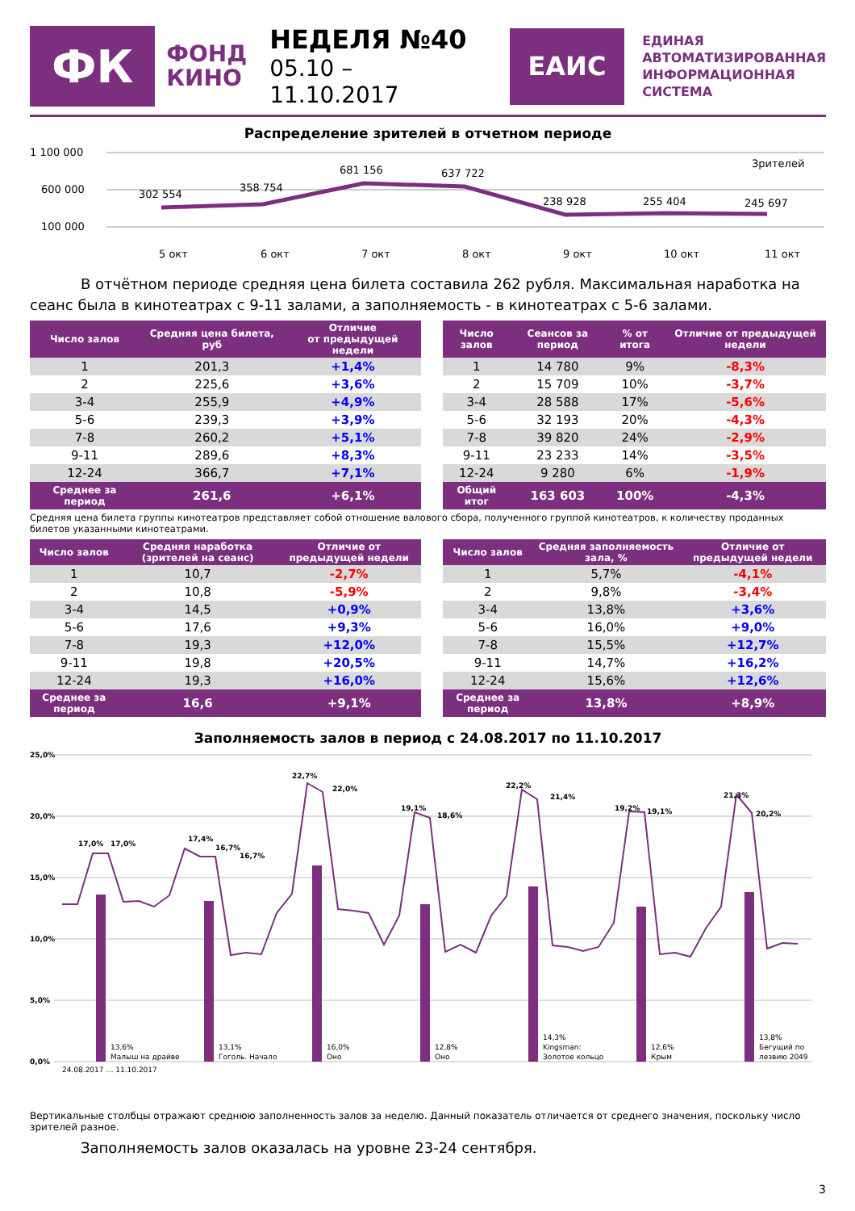ФК
ФОНД
КИНО
НЕДЕЛЯ №40
05.10 – 11.10.2017
ЕАИС
ЕДИНАЯ
АВТОМАТИЗИРОВАННАЯ
ИНФОРМАЦИОННАЯ
СИСТЕМА
Распределение зрителей в отчетном периоде
1 100 000
600 000
100 000
302 554
358 754
681 156
637 722
238 928
255 404
245 697
Зрителей
5 окт
6 окт
7 окт
8 окт
9 окт
10 окт
11 окт
В отчётном периоде средняя цена билета составила 262 рубля. Максимальная наработка на сеанс была в кинотеатрах с 9-11 залами, а заполняемость - в кинотеатрах с 5-6 залами.
| Число залов | Средняя цена билета, руб | Отличие от предыдущей недели |
| --- | --- | --- |
| 1 | 201,3 | +1,4% |
| 2 | 225,6 | +3,6% |
| 3-4 | 255,9 | +4,9% |
| 5-6 | 239,3 | +3,9% |
| 7-8 | 260,2 | +5,1% |
| 9-11 | 289,6 | +8,3% |
| 12-24 | 366,7 | +7,1% |
| Среднее за период | 261,6 | +6,1% |
| Число залов | Сеансов за период | % от итога | Отличие от предыдущей недели |
| --- | --- | --- | --- |
| 1 | 14 780 | 9% | -8,3% |
| 2 | 15 709 | 10% | -3,7% |
| 3-4 | 28 588 | 17% | -5,6% |
| 5-6 | 32 193 | 20% | -4,3% |
| 7-8 | 39 820 | 24% | -2,9% |
| 9-11 | 23 233 | 14% | -3,5% |
| 12-24 | 9 280 | 6% | -1,9% |
| Общий итог | 163 603 | 100% | -4,3% |
Средняя цена билета группы кинотеатров представляет собой отношение валового сбора, полученного группой кинотеатров, к количеству проданных билетов указанными кинотеатрами.
| Число залов | Средняя наработка (зрителей на сеанс) | Отличие от предыдущей недели |
| --- | --- | --- |
| 1 | 10,7 | -2,7% |
| 2 | 10,8 | -5,9% |
| 3-4 | 14,5 | +0,9% |
| 5-6 | 17,6 | +9,3% |
| 7-8 | 19,3 | +12,0% |
| 9-11 | 19,8 | +20,5% |
| 12-24 | 19,3 | +16,0% |
| Среднее за период | 16,6 | +9,1% |
| Число залов | Средняя заполняемость зала, % | Отличие от предыдущей недели |
| --- | --- | --- |
| 1 | 5,7% | -4,1% |
| 2 | 9,8% | -3,4% |
| 3-4 | 13,8% | +3,6% |
| 5-6 | 16,0% | +9,0% |
| 7-8 | 15,5% | +12,7% |
| 9-11 | 14,7% | +16,2% |
| 12-24 | 15,6% | +12,6% |
| Среднее за период | 13,8% | +8,9% |
Заполняемость залов в период с 24.08.2017 по 11.10.2017
25,0%
20,0%
15,0%
10,0%
5,0%
0,0%
17,0%
17,0%
17,4%
16,7%
16,7%
22,7%
22,0%
19,1%
18,6%
22,2%
21,4%
19,2%
19,1%
21,3%
20,2%
13,6%
Малыш на драйве
13,1%
Гоголь. Начало
16,0%
Оно
12,8%
Оно
14,3%
Kingsman:
Золотое кольцо
12,6%
Крым
13,8%
Бегущий по
лезвию 2049
24.08.2017 … 11.10.2017
Вертикальные столбцы отражают среднюю заполненность залов за неделю. Данный показатель отличается от среднего значения, поскольку число зрителей разное.
Заполняемость залов оказалась на уровне 23-24 сентября.
3